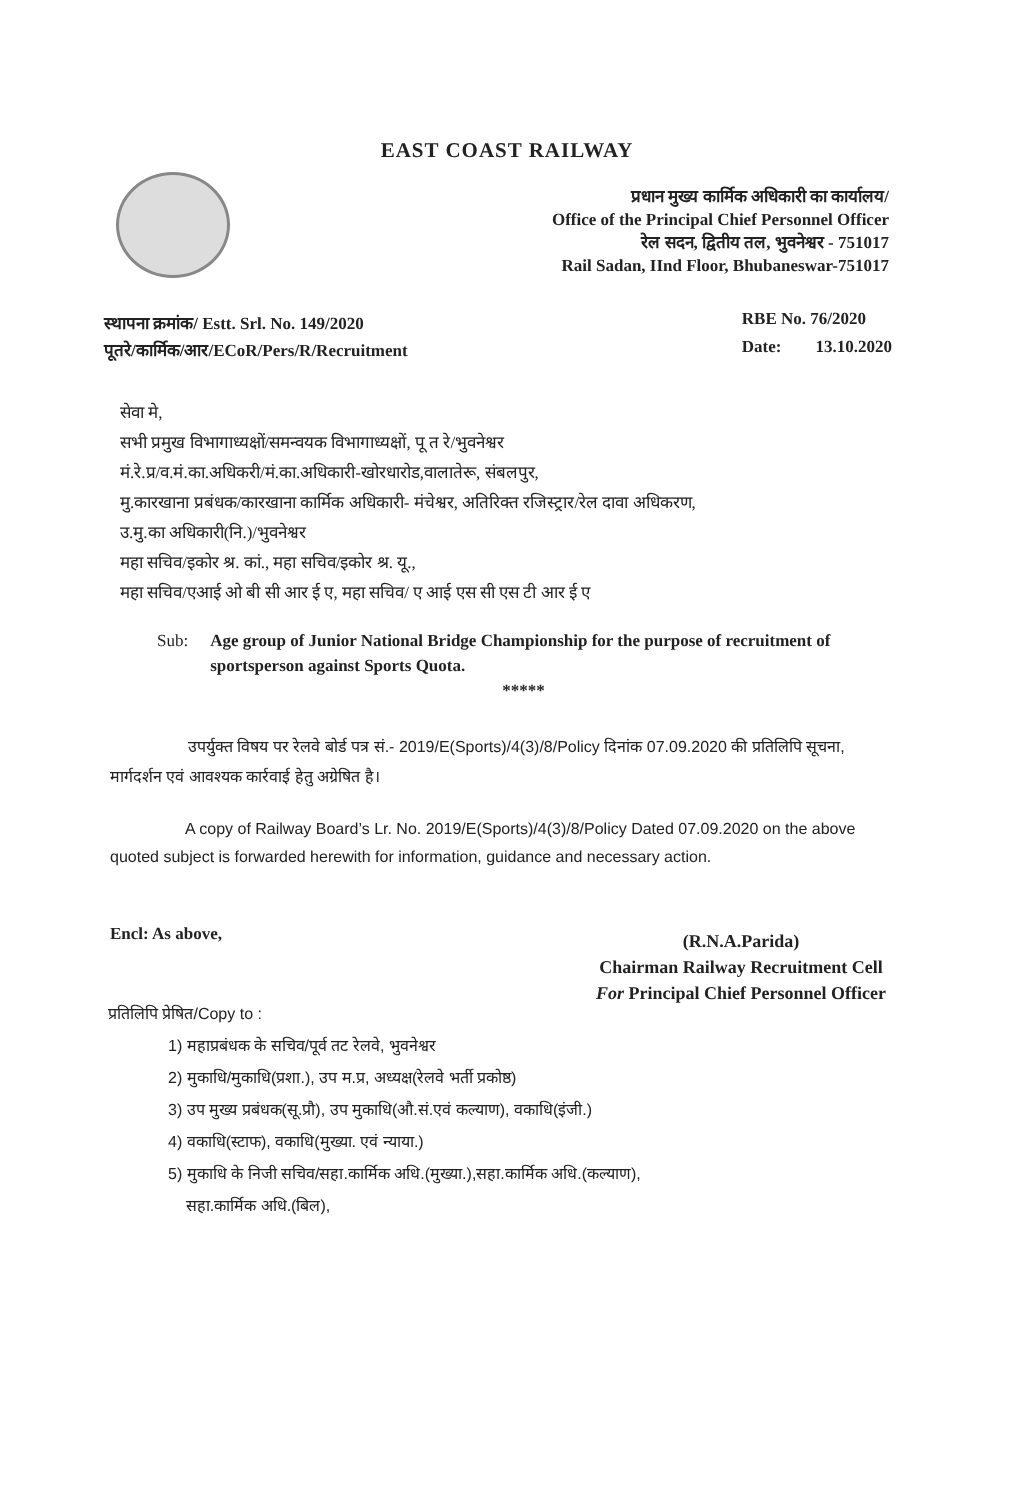EAST COAST RAILWAY
प्रधान मुख्य कार्मिक अधिकारी का कार्यालय/
Office of the Principal Chief Personnel Officer
रेल सदन, द्वितीय तल, भुवनेश्वर - 751017
Rail Sadan, IInd Floor, Bhubaneswar-751017
स्थापना क्रमांक/ Estt. Srl. No. 149/2020
पूतरे/कार्मिक/आर/ECoR/Pers/R/Recruitment
RBE No. 76/2020
Date: 13.10.2020
सेवा मे,
सभी प्रमुख विभागाध्यक्षों/समन्वयक विभागाध्यक्षों, पू त रे/भुवनेश्वर
मं.रे.प्र/व.मं.का.अधिकरी/मं.का.अधिकारी-खोरधारोड,वालातेरू, संबलपुर,
मु.कारखाना प्रबंधक/कारखाना कार्मिक अधिकारी- मंचेश्वर, अतिरिक्त रजिस्ट्रार/रेल दावा अधिकरण,
उ.मु.का अधिकारी(नि.)/भुवनेश्वर
महा सचिव/इकोर श्र. कां., महा सचिव/इकोर श्र. यू.,
महा सचिव/एआई ओ बी सी आर ई ए, महा सचिव/ ए आई एस सी एस टी आर ई ए
Sub: Age group of Junior National Bridge Championship for the purpose of recruitment of sportsperson against Sports Quota.
*****
उपर्युक्त विषय पर रेलवे बोर्ड पत्र सं.- 2019/E(Sports)/4(3)/8/Policy दिनांक 07.09.2020 की प्रतिलिपि सूचना, मार्गदर्शन एवं आवश्यक कार्रवाई हेतु अग्रेषित है।
A copy of Railway Board’s Lr. No. 2019/E(Sports)/4(3)/8/Policy Dated 07.09.2020 on the above quoted subject is forwarded herewith for information, guidance and necessary action.
Encl: As above,
(R.N.A.Parida)
Chairman Railway Recruitment Cell
For Principal Chief Personnel Officer
प्रतिलिपि प्रेषित/Copy to :
1) महाप्रबंधक के सचिव/पूर्व तट रेलवे, भुवनेश्वर
2) मुकाधि/मुकाधि(प्रशा.), उप म.प्र, अध्यक्ष(रेलवे भर्ती प्रकोष्ठ)
3) उप मुख्य प्रबंधक(सू.प्रौ), उप मुकाधि(औ.सं.एवं कल्याण), वकाधि(इंजी.)
4) वकाधि(स्टाफ), वकाधि(मुख्या. एवं न्याया.)
5) मुकाधि के निजी सचिव/सहा.कार्मिक अधि.(मुख्या.),सहा.कार्मिक अधि.(कल्याण),
सहा.कार्मिक अधि.(बिल),